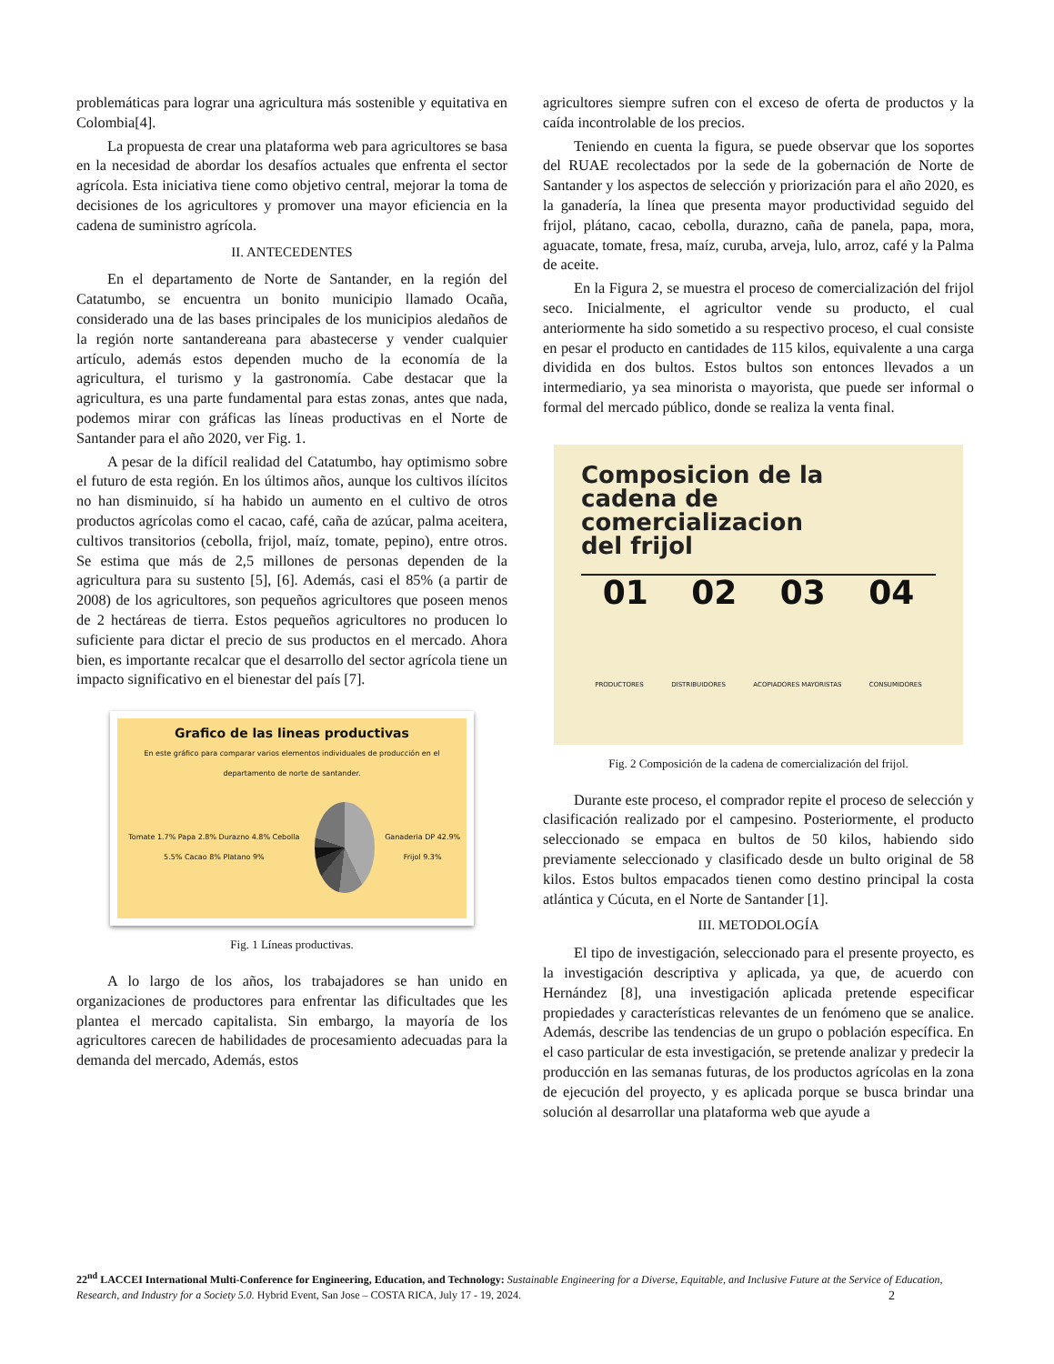problemáticas para lograr una agricultura más sostenible y equitativa en Colombia[4].
La propuesta de crear una plataforma web para agricultores se basa en la necesidad de abordar los desafíos actuales que enfrenta el sector agrícola. Esta iniciativa tiene como objetivo central, mejorar la toma de decisiones de los agricultores y promover una mayor eficiencia en la cadena de suministro agrícola.
II. ANTECEDENTES
En el departamento de Norte de Santander, en la región del Catatumbo, se encuentra un bonito municipio llamado Ocaña, considerado una de las bases principales de los municipios aledaños de la región norte santandereana para abastecerse y vender cualquier artículo, además estos dependen mucho de la economía de la agricultura, el turismo y la gastronomía. Cabe destacar que la agricultura, es una parte fundamental para estas zonas, antes que nada, podemos mirar con gráficas las líneas productivas en el Norte de Santander para el año 2020, ver Fig. 1.
A pesar de la difícil realidad del Catatumbo, hay optimismo sobre el futuro de esta región. En los últimos años, aunque los cultivos ilícitos no han disminuido, sí ha habido un aumento en el cultivo de otros productos agrícolas como el cacao, café, caña de azúcar, palma aceitera, cultivos transitorios (cebolla, frijol, maíz, tomate, pepino), entre otros. Se estima que más de 2,5 millones de personas dependen de la agricultura para su sustento [5], [6]. Además, casi el 85% (a partir de 2008) de los agricultores, son pequeños agricultores que poseen menos de 2 hectáreas de tierra. Estos pequeños agricultores no producen lo suficiente para dictar el precio de sus productos en el mercado. Ahora bien, es importante recalcar que el desarrollo del sector agrícola tiene un impacto significativo en el bienestar del país [7].
Grafico de las lineas productivas
En este gráfico para comparar varios elementos individuales de producción en el departamento de norte de santander.
Tomate 1.7% Papa 2.8% Durazno 4.8% Cebolla 5.5% Cacao 8% Platano 9%
Ganaderia DP 42.9% Frijol 9.3%
Fig. 1 Líneas productivas.
A lo largo de los años, los trabajadores se han unido en organizaciones de productores para enfrentar las dificultades que les plantea el mercado capitalista. Sin embargo, la mayoría de los agricultores carecen de habilidades de procesamiento adecuadas para la demanda del mercado, Además, estos
agricultores siempre sufren con el exceso de oferta de productos y la caída incontrolable de los precios.
Teniendo en cuenta la figura, se puede observar que los soportes del RUAE recolectados por la sede de la gobernación de Norte de Santander y los aspectos de selección y priorización para el año 2020, es la ganadería, la línea que presenta mayor productividad seguido del frijol, plátano, cacao, cebolla, durazno, caña de panela, papa, mora, aguacate, tomate, fresa, maíz, curuba, arveja, lulo, arroz, café y la Palma de aceite.
En la Figura 2, se muestra el proceso de comercialización del frijol seco. Inicialmente, el agricultor vende su producto, el cual anteriormente ha sido sometido a su respectivo proceso, el cual consiste en pesar el producto en cantidades de 115 kilos, equivalente a una carga dividida en dos bultos. Estos bultos son entonces llevados a un intermediario, ya sea minorista o mayorista, que puede ser informal o formal del mercado público, donde se realiza la venta final.
Composicion de la
cadena de
comercializacion
del frijol
01 02 03 04
PRODUCTORES DISTRIBUIDORES ACOPIADORES MAYORISTAS CONSUMIDORES
Fig. 2 Composición de la cadena de comercialización del frijol.
Durante este proceso, el comprador repite el proceso de selección y clasificación realizado por el campesino. Posteriormente, el producto seleccionado se empaca en bultos de 50 kilos, habiendo sido previamente seleccionado y clasificado desde un bulto original de 58 kilos. Estos bultos empacados tienen como destino principal la costa atlántica y Cúcuta, en el Norte de Santander [1].
III. METODOLOGÍA
El tipo de investigación, seleccionado para el presente proyecto, es la investigación descriptiva y aplicada, ya que, de acuerdo con Hernández [8], una investigación aplicada pretende especificar propiedades y características relevantes de un fenómeno que se analice. Además, describe las tendencias de un grupo o población específica. En el caso particular de esta investigación, se pretende analizar y predecir la producción en las semanas futuras, de los productos agrícolas en la zona de ejecución del proyecto, y es aplicada porque se busca brindar una solución al desarrollar una plataforma web que ayude a
22<sup>nd</sup> LACCEI International Multi-Conference for Engineering, Education, and Technology: Sustainable Engineering for a Diverse, Equitable, and Inclusive Future at the Service of Education, Research, and Industry for a Society 5.0. Hybrid Event, San Jose – COSTA RICA, July 17 - 19, 2024. 2